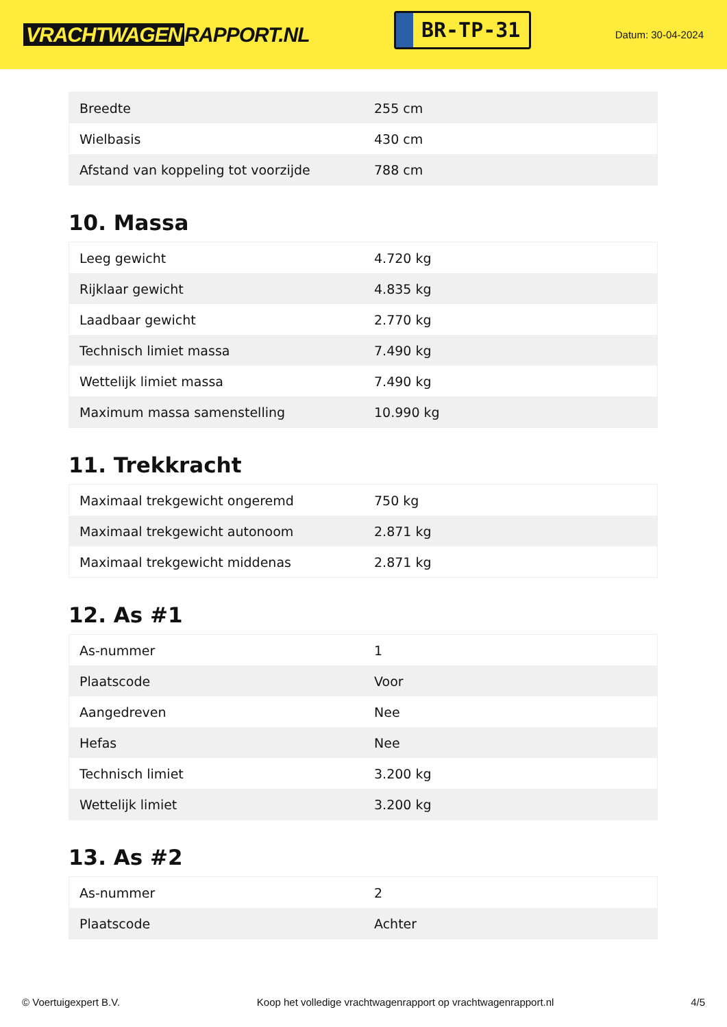VRACHTWAGEN RAPPORT.NL
BR-TP-31
Datum: 30-04-2024
| Breedte | 255 cm |
| Wielbasis | 430 cm |
| Afstand van koppeling tot voorzijde | 788 cm |
10. Massa
| Leeg gewicht | 4.720 kg |
| Rijklaar gewicht | 4.835 kg |
| Laadbaar gewicht | 2.770 kg |
| Technisch limiet massa | 7.490 kg |
| Wettelijk limiet massa | 7.490 kg |
| Maximum massa samenstelling | 10.990 kg |
11. Trekkracht
| Maximaal trekgewicht ongeremd | 750 kg |
| Maximaal trekgewicht autonoom | 2.871 kg |
| Maximaal trekgewicht middenas | 2.871 kg |
12. As #1
| As-nummer | 1 |
| Plaatscode | Voor |
| Aangedreven | Nee |
| Hefas | Nee |
| Technisch limiet | 3.200 kg |
| Wettelijk limiet | 3.200 kg |
13. As #2
| As-nummer | 2 |
| Plaatscode | Achter |
© Voertuigexpert B.V. Koop het volledige vrachtwagenrapport op vrachtwagenrapport.nl 4/5